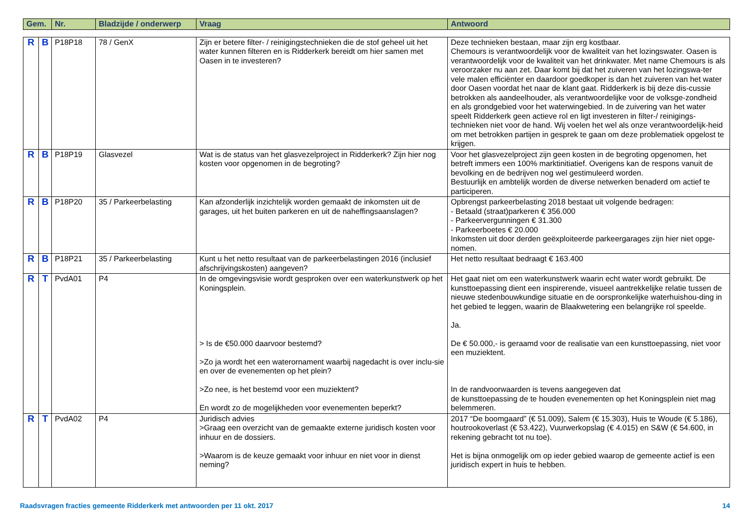| Gem. | Nr. | Bladzijde / onderwerp | Vraag | Antwoord |
| --- | --- | --- | --- | --- |
| R | B | P18P18 | 78 / GenX | Zijn er betere filter- / reinigingstechnieken die de stof geheel uit het water kunnen filteren en is Ridderkerk bereidt om hier samen met Oasen in te investeren? | Deze technieken bestaan, maar zijn erg kostbaar. Chemours is verantwoordelijk voor de kwaliteit van het lozingswater. Oasen is verantwoordelijk voor de kwaliteit van het drinkwater. Met name Chemours is als veroorzaker nu aan zet. Daar komt bij dat het zuiveren van het lozingswa-ter vele malen efficiënter en daardoor goedkoper is dan het zuiveren van het water door Oasen voordat het naar de klant gaat. Ridderkerk is bij deze dis-cussie betrokken als aandeelhouder, als verantwoordelijke voor de volksge-zondheid en als grondgebied voor het waterwingebied. In de zuivering van het water speelt Ridderkerk geen actieve rol en ligt investeren in filter-/ reinigings-technieken niet voor de hand. Wij voelen het wel als onze verantwoordelijk-heid om met betrokken partijen in gesprek te gaan om deze problematiek opgelost te krijgen. |
| R | B | P18P19 | Glasvezel | Wat is de status van het glasvezelproject in Ridderkerk? Zijn hier nog kosten voor opgenomen in de begroting? | Voor het glasvezelproject zijn geen kosten in de begroting opgenomen, het betreft immers een 100% marktinitiatief. Overigens kan de respons vanuit de bevolking en de bedrijven nog wel gestimuleerd worden. Bestuurlijk en ambtelijk worden de diverse netwerken benaderd om actief te participeren. |
| R | B | P18P20 | 35 / Parkeerbelasting | Kan afzonderlijk inzichtelijk worden gemaakt de inkomsten uit de garages, uit het buiten parkeren en uit de naheffingsaanslagen? | Opbrengst parkeerbelasting 2018 bestaat uit volgende bedragen: - Betaald (straat)parkeren € 356.000 - Parkeervergunningen € 31.300 - Parkeerboetes € 20.000 Inkomsten uit door derden geëxploiteerde parkeergarages zijn hier niet opge-nomen. |
| R | B | P18P21 | 35 / Parkeerbelasting | Kunt u het netto resultaat van de parkeerbelastingen 2016 (inclusief afschrijvingskosten) aangeven? | Het netto resultaat bedraagt € 163.400 |
| R | T | PvdA01 | P4 | In de omgevingsvisie wordt gesproken over een waterkunstwerk op het Koningsplein. > Is de €50.000 daarvoor bestemd? >Zo ja wordt het een waterornament waarbij nagedacht is over inclu-sie en over de evenementen op het plein? >Zo nee, is het bestemd voor een muziektent? En wordt zo de mogelijkheden voor evenementen beperkt? | Het gaat niet om een waterkunstwerk waarin echt water wordt gebruikt. De kunsttoepassing dient een inspirerende, visueel aantrekkelijke relatie tussen de nieuwe stedenbouwkundige situatie en de oorspronkelijke waterhuishou-ding in het gebied te leggen, waarin de Blaakwetering een belangrijke rol speelde. Ja. De € 50.000,- is geraamd voor de realisatie van een kunsttoepassing, niet voor een muziektent. In de randvoorwaarden is tevens aangegeven dat de kunsttoepassing de te houden evenementen op het Koningsplein niet mag belemmeren. |
| R | T | PvdA02 | P4 | Juridisch advies >Graag een overzicht van de gemaakte externe juridisch kosten voor inhuur en de dossiers. >Waarom is de keuze gemaakt voor inhuur en niet voor in dienst neming? | 2017 “De boomgaard” (€ 51.009), Salem (€ 15.303), Huis te Woude (€ 5.186), houtrookoverlast (€ 53.422), Vuurwerkopslag (€ 4.015) en S&W (€ 54.600, in rekening gebracht tot nu toe). Het is bijna onmogelijk om op ieder gebied waarop de gemeente actief is een juridisch expert in huis te hebben. |
Raadsvragen fracties gemeente Ridderkerk met antwoorden per 11 okt. 2017 14